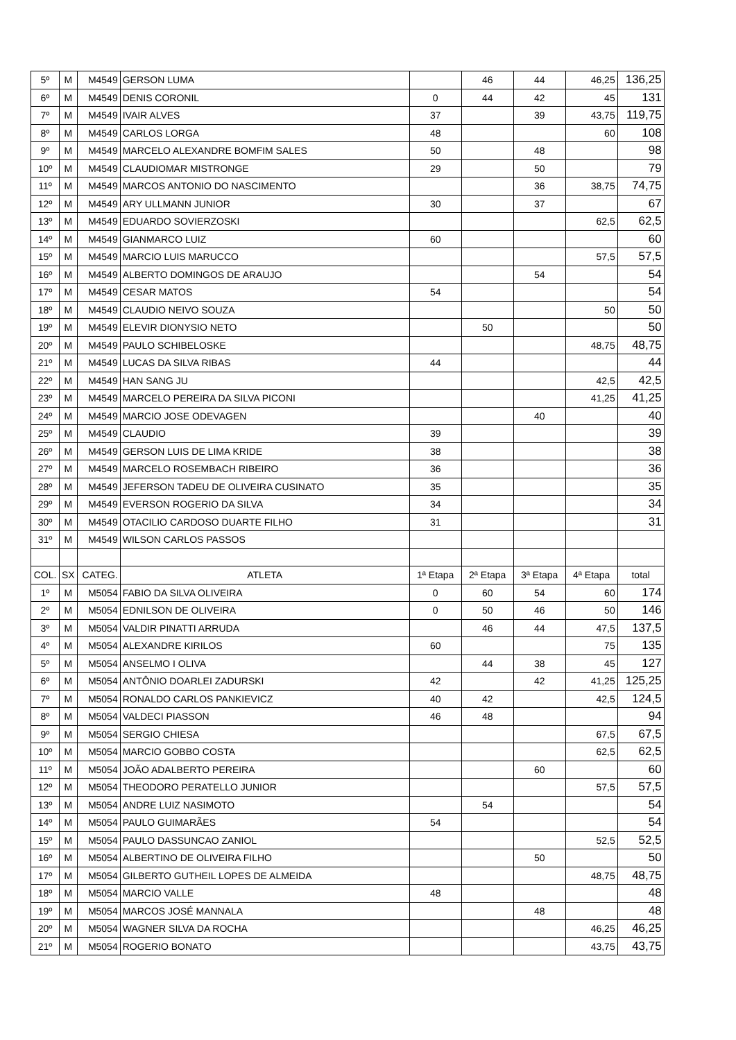| 5º | M | M4549 | GERSON LUMA | | 46 | 44 | 46,25 | 136,25 |
| 6º | M | M4549 | DENIS CORONIL | 0 | 44 | 42 | 45 | 131 |
| 7º | M | M4549 | IVAIR ALVES | 37 | | 39 | 43,75 | 119,75 |
| 8º | M | M4549 | CARLOS LORGA | 48 | | | 60 | 108 |
| 9º | M | M4549 | MARCELO ALEXANDRE BOMFIM SALES | 50 | | 48 | | 98 |
| 10º | M | M4549 | CLAUDIOMAR MISTRONGE | 29 | | 50 | | 79 |
| 11º | M | M4549 | MARCOS ANTONIO DO NASCIMENTO | | | 36 | 38,75 | 74,75 |
| 12º | M | M4549 | ARY ULLMANN JUNIOR | 30 | | 37 | | 67 |
| 13º | M | M4549 | EDUARDO SOVIERZOSKI | | | | 62,5 | 62,5 |
| 14º | M | M4549 | GIANMARCO LUIZ | 60 | | | | 60 |
| 15º | M | M4549 | MARCIO LUIS MARUCCO | | | | 57,5 | 57,5 |
| 16º | M | M4549 | ALBERTO DOMINGOS DE ARAUJO | | | 54 | | 54 |
| 17º | M | M4549 | CESAR MATOS | 54 | | | | 54 |
| 18º | M | M4549 | CLAUDIO NEIVO SOUZA | | | | 50 | 50 |
| 19º | M | M4549 | ELEVIR DIONYSIO NETO | | 50 | | | 50 |
| 20º | M | M4549 | PAULO SCHIBELOSKE | | | | 48,75 | 48,75 |
| 21º | M | M4549 | LUCAS DA SILVA RIBAS | 44 | | | | 44 |
| 22º | M | M4549 | HAN SANG JU | | | | 42,5 | 42,5 |
| 23º | M | M4549 | MARCELO PEREIRA DA SILVA PICONI | | | | 41,25 | 41,25 |
| 24º | M | M4549 | MARCIO JOSE ODEVAGEN | | | 40 | | 40 |
| 25º | M | M4549 | CLAUDIO | 39 | | | | 39 |
| 26º | M | M4549 | GERSON LUIS DE LIMA KRIDE | 38 | | | | 38 |
| 27º | M | M4549 | MARCELO ROSEMBACH RIBEIRO | 36 | | | | 36 |
| 28º | M | M4549 | JEFERSON TADEU DE OLIVEIRA CUSINATO | 35 | | | | 35 |
| 29º | M | M4549 | EVERSON ROGERIO DA SILVA | 34 | | | | 34 |
| 30º | M | M4549 | OTACILIO CARDOSO DUARTE FILHO | 31 | | | | 31 |
| 31º | M | M4549 | WILSON CARLOS PASSOS | | | | | |
| COL. | SX | CATEG. | ATLETA | 1ª Etapa | 2ª Etapa | 3ª Etapa | 4ª Etapa | total |
| 1º | M | M5054 | FABIO DA SILVA OLIVEIRA | 0 | 60 | 54 | 60 | 174 |
| 2º | M | M5054 | EDNILSON DE OLIVEIRA | 0 | 50 | 46 | 50 | 146 |
| 3º | M | M5054 | VALDIR PINATTI ARRUDA | | 46 | 44 | 47,5 | 137,5 |
| 4º | M | M5054 | ALEXANDRE KIRILOS | 60 | | | 75 | 135 |
| 5º | M | M5054 | ANSELMO I OLIVA | | 44 | 38 | 45 | 127 |
| 6º | M | M5054 | ANTÔNIO DOARLEI ZADURSKI | 42 | | 42 | 41,25 | 125,25 |
| 7º | M | M5054 | RONALDO CARLOS PANKIEVICZ | 40 | 42 | | 42,5 | 124,5 |
| 8º | M | M5054 | VALDECI PIASSON | 46 | 48 | | | 94 |
| 9º | M | M5054 | SERGIO CHIESA | | | | 67,5 | 67,5 |
| 10º | M | M5054 | MARCIO GOBBO COSTA | | | | 62,5 | 62,5 |
| 11º | M | M5054 | JOÃO ADALBERTO PEREIRA | | | 60 | | 60 |
| 12º | M | M5054 | THEODORO PERATELLO JUNIOR | | | | 57,5 | 57,5 |
| 13º | M | M5054 | ANDRE LUIZ NASIMOTO | | 54 | | | 54 |
| 14º | M | M5054 | PAULO GUIMARÃES | 54 | | | | 54 |
| 15º | M | M5054 | PAULO DASSUNCAO ZANIOL | | | | 52,5 | 52,5 |
| 16º | M | M5054 | ALBERTINO DE OLIVEIRA FILHO | | | 50 | | 50 |
| 17º | M | M5054 | GILBERTO GUTHEIL LOPES DE ALMEIDA | | | | 48,75 | 48,75 |
| 18º | M | M5054 | MARCIO VALLE | 48 | | | | 48 |
| 19º | M | M5054 | MARCOS JOSÉ MANNALA | | | 48 | | 48 |
| 20º | M | M5054 | WAGNER SILVA DA ROCHA | | | | 46,25 | 46,25 |
| 21º | M | M5054 | ROGERIO BONATO | | | | 43,75 | 43,75 |